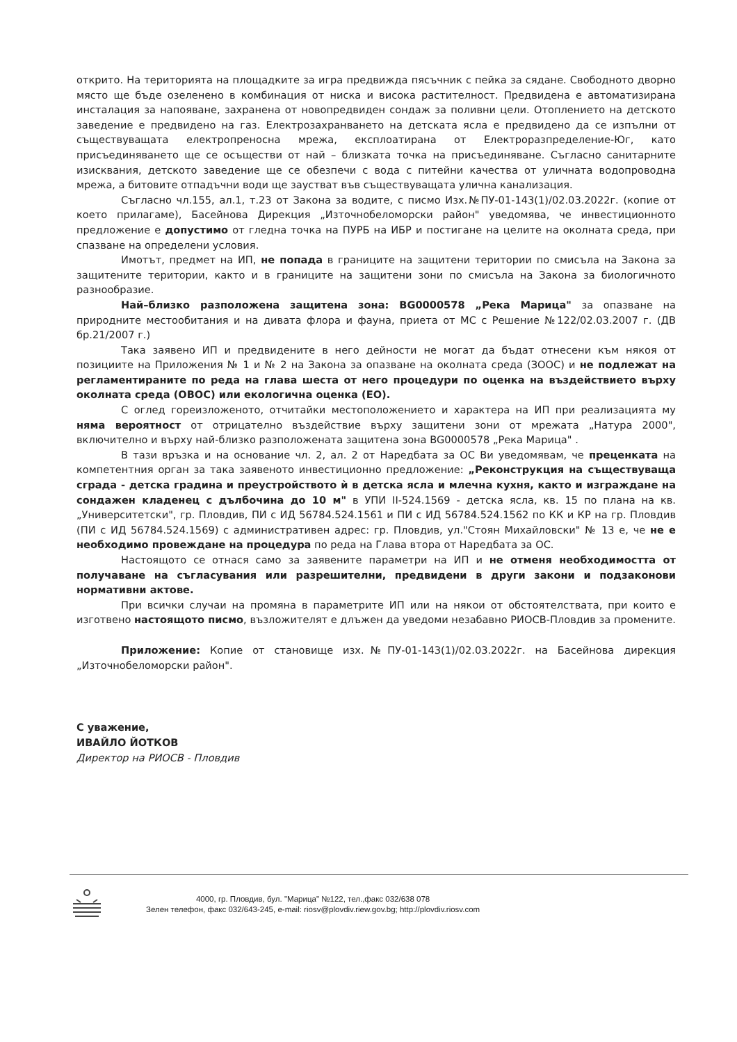открито. На територията на площадките за игра предвижда пясъчник с пейка за сядане. Свободното дворно място ще бъде озеленено в комбинация от ниска и висока растителност. Предвидена е автоматизирана инсталация за напояване, захранена от новопредвиден сондаж за поливни цели. Отоплението на детското заведение е предвидено на газ. Електрозахранването на детската ясла е предвидено да се изпълни от съществуващата електропреносна мрежа, експлоатирана от Електроразпределение-Юг, като присъединяването ще се осъществи от най – близката точка на присъединяване. Съгласно санитарните изисквания, детското заведение ще се обезпечи с вода с питейни качества от уличната водопроводна мрежа, а битовите отпадъчни води ще заустват във съществуващата улична канализация.
Съгласно чл.155, ал.1, т.23 от Закона за водите, с писмо Изх.№ПУ-01-143(1)/02.03.2022г. (копие от което прилагаме), Басейнова Дирекция „Източнобеломорски район" уведомява, че инвестиционното предложение е допустимо от гледна точка на ПУРБ на ИБР и постигане на целите на околната среда, при спазване на определени условия.
Имотът, предмет на ИП, не попада в границите на защитени територии по смисъла на Закона за защитените територии, както и в границите на защитени зони по смисъла на Закона за биологичното разнообразие.
Най–близко разположена защитена зона: BG0000578 „Река Марица" за опазване на природните местообитания и на дивата флора и фауна, приета от МС с Решение №122/02.03.2007 г. (ДВ бр.21/2007 г.)
Така заявено ИП и предвидените в него дейности не могат да бъдат отнесени към някоя от позициите на Приложения № 1 и № 2 на Закона за опазване на околната среда (ЗООС) и не подлежат на регламентираните по реда на глава шеста от него процедури по оценка на въздействието върху околната среда (ОВОС) или екологична оценка (ЕО).
С оглед гореизложеното, отчитайки местоположението и характера на ИП при реализацията му няма вероятност от отрицателно въздействие върху защитени зони от мрежата „Натура 2000", включително и върху най-близко разположената защитена зона BG0000578 „Река Марица" .
В тази връзка и на основание чл. 2, ал. 2 от Наредбата за ОС Ви уведомявам, че преценката на компетентния орган за така заявеното инвестиционно предложение: „Реконструкция на съществуваща сграда - детска градина и преустройството ѝ в детска ясла и млечна кухня, както и изграждане на сондажен кладенец с дълбочина до 10 м" в УПИ II-524.1569 - детска ясла, кв. 15 по плана на кв. „Университетски", гр. Пловдив, ПИ с ИД 56784.524.1561 и ПИ с ИД 56784.524.1562 по КК и КР на гр. Пловдив (ПИ с ИД 56784.524.1569) с административен адрес: гр. Пловдив, ул."Стоян Михайловски" № 13 е, че не е необходимо провеждане на процедура по реда на Глава втора от Наредбата за ОС.
Настоящото се отнася само за заявените параметри на ИП и не отменя необходимостта от получаване на съгласувания или разрешителни, предвидени в други закони и подзаконови нормативни актове.
При всички случаи на промяна в параметрите ИП или на някои от обстоятелствата, при които е изготвено настоящото писмо, възложителят е длъжен да уведоми незабавно РИОСВ-Пловдив за промените.
Приложение: Копие от становище изх.№ПУ-01-143(1)/02.03.2022г. на Басейнова дирекция „Източнобеломорски район".
С уважение,
ИВАЙЛО ЙОТКОВ
Директор на РИОСВ - Пловдив
4000, гр. Пловдив, бул. "Марица" №122, тел.,факс 032/638 078
Зелен телефон, факс 032/643-245, e-mail: riosv@plovdiv.riew.gov.bg; http://plovdiv.riosv.com